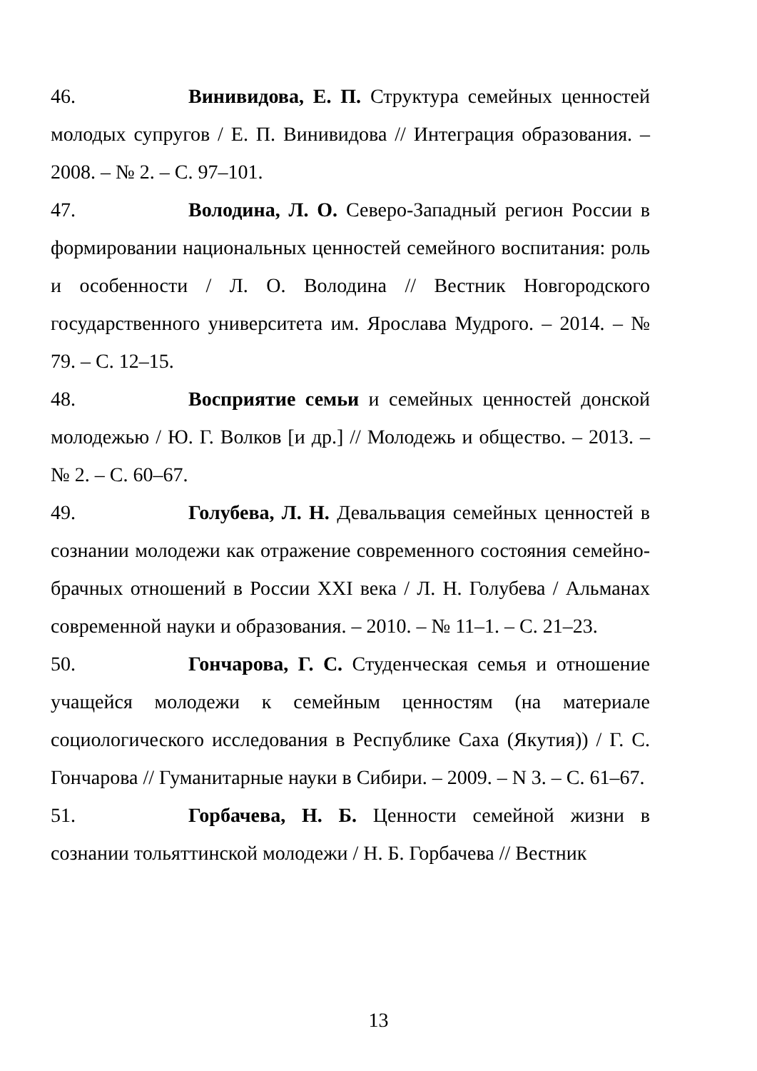46. Винивидова, Е. П. Структура семейных ценностей молодых супругов / Е. П. Винивидова // Интеграция образования. – 2008. – № 2. – С. 97–101.
47. Володина, Л. О. Северо-Западный регион России в формировании национальных ценностей семейного воспитания: роль и особенности / Л. О. Володина // Вестник Новгородского государственного университета им. Ярослава Мудрого. – 2014. – № 79. – С. 12–15.
48. Восприятие семьи и семейных ценностей донской молодежью / Ю. Г. Волков [и др.] // Молодежь и общество. – 2013. – № 2. – С. 60–67.
49. Голубева, Л. Н. Девальвация семейных ценностей в сознании молодежи как отражение современного состояния семейно-брачных отношений в России XXI века / Л. Н. Голубева / Альманах современной науки и образования. – 2010. – № 11–1. – С. 21–23.
50. Гончарова, Г. С. Студенческая семья и отношение учащейся молодежи к семейным ценностям (на материале социологического исследования в Республике Саха (Якутия)) / Г. С. Гончарова // Гуманитарные науки в Сибири. – 2009. – N 3. – С. 61–67.
51. Горбачева, Н. Б. Ценности семейной жизни в сознании тольяттинской молодежи / Н. Б. Горбачева // Вестник
13